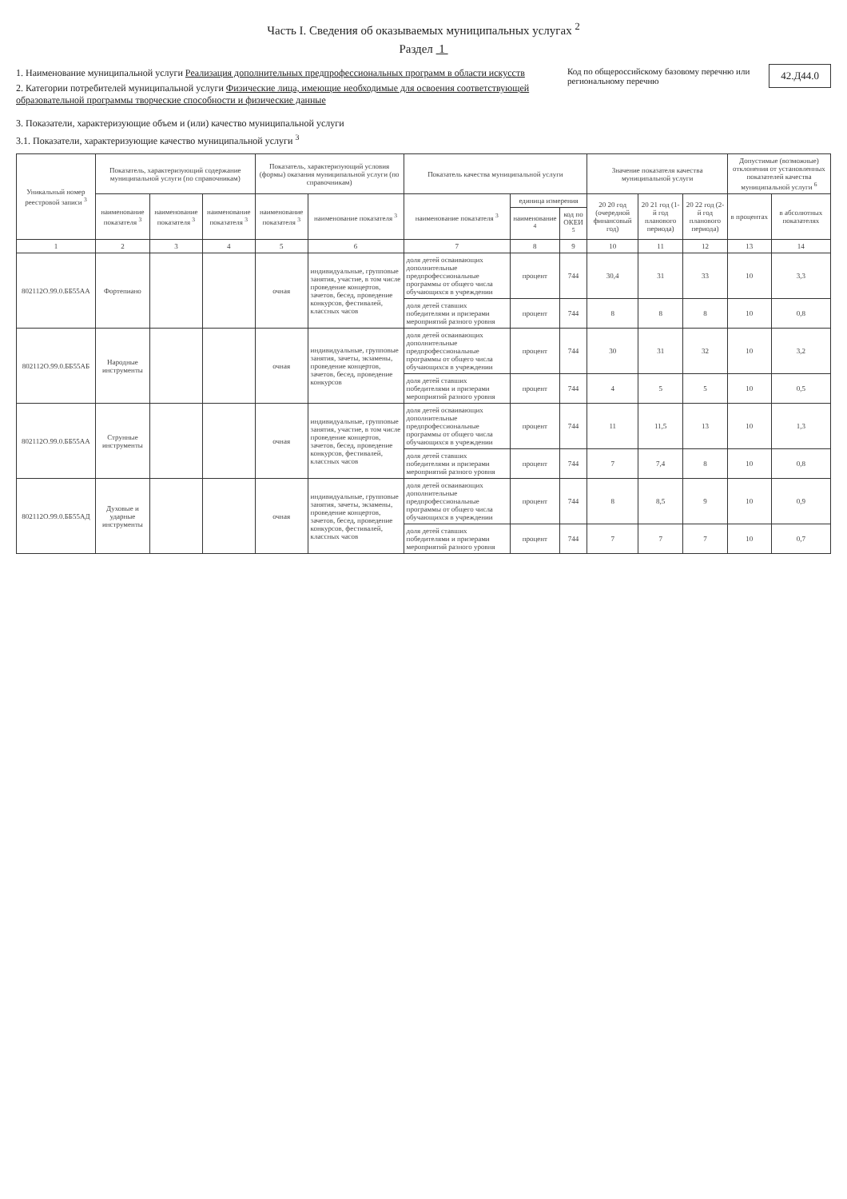Часть I. Сведения об оказываемых муниципальных услугах <sup>2</sup>
Раздел 1
1. Наименование муниципальной услуги Реализация дополнительных предпрофессиональных программ в области искусств
2. Категории потребителей муниципальной услуги Физические лица, имеющие необходимые для освоения соответствующей образовательной программы творческие способности и физические данные
Код по общероссийскому базовому перечню или региональному перечню
42.Д44.0
3. Показатели, характеризующие объем и (или) качество муниципальной услуги
3.1. Показатели, характеризующие качество муниципальной услуги <sup>3</sup>
| Уникальный номер реестровой записи <sup>3</sup> | Показатель, характеризующий содержание муниципальной услуги (по справочникам) | | | Показатель, характеризующий условия (формы) оказания муниципальной услуги (по справочникам) | | Показатель качества муниципальной услуги | | | Значение показателя качества муниципальной услуги | | | Допустимые (возможные) отклонения от установленных показателей качества муниципальной услуги <sup>6</sup> | |
| --- | --- | --- | --- | --- | --- | --- | --- | --- | --- | --- | --- | --- | --- |
| | наименование показателя <sup>3</sup> | наименование показателя <sup>3</sup> | наименование показателя <sup>3</sup> | наименование показателя <sup>3</sup> | наименование показателя <sup>3</sup> | наименование показателя <sup>3</sup> | единица измерения | | 20 20 год (очередной финансовый год) | 20 21 год (1-й год планового периода) | 20 22 год (2-й год планового периода) | в процентах | в абсолютных показателях |
| | | | | | | | наименование <sup>4</sup> | код по ОКЕИ <sup>5</sup> | | | | | |
| 1 | 2 | 3 | 4 | 5 | 6 | 7 | 8 | 9 | 10 | 11 | 12 | 13 | 14 |
| 802112О.99.0.ББ55АА | Фортепиано | | | очная | индивидуальные, групповые занятия, участие, в том числе проведение концертов, зачетов, бесед, проведение конкурсов, фестивалей, классных часов | доля детей осваивающих дополнительные предпрофессиональные программы от общего числа обучающихся в учреждении | процент | 744 | 30,4 | 31 | 33 | 10 | 3,3 |
| | | | | | | доля детей ставших победителями и призерами мероприятий разного уровня | процент | 744 | 8 | 8 | 8 | 10 | 0,8 |
| 802112О.99.0.ББ55АБ | Народные инструменты | | | очная | индивидуальные, групповые занятия, зачеты, экзамены, проведение концертов, зачетов, бесед, проведение конкурсов | доля детей осваивающих дополнительные предпрофессиональные программы от общего числа обучающихся в учреждении | процент | 744 | 30 | 31 | 32 | 10 | 3,2 |
| | | | | | | доля детей ставших победителями и призерами мероприятий разного уровня | процент | 744 | 4 | 5 | 5 | 10 | 0,5 |
| 802112О.99.0.ББ55АА | Струнные инструменты | | | очная | индивидуальные, групповые занятия, участие, в том числе проведение концертов, зачетов, бесед, проведение конкурсов, фестивалей, классных часов | доля детей осваивающих дополнительные предпрофессиональные программы от общего числа обучающихся в учреждении | процент | 744 | 11 | 11,5 | 13 | 10 | 1,3 |
| | | | | | | доля детей ставших победителями и призерами мероприятий разного уровня | процент | 744 | 7 | 7,4 | 8 | 10 | 0,8 |
| 802112О.99.0.ББ55АД | Духовые и ударные инструменты | | | очная | индивидуальные, групповые занятия, зачеты, экзамены, проведение концертов, зачетов, бесед, проведение конкурсов, фестивалей, классных часов | доля детей осваивающих дополнительные предпрофессиональные программы от общего числа обучающихся в учреждении | процент | 744 | 8 | 8,5 | 9 | 10 | 0,9 |
| | | | | | | доля детей ставших победителями и призерами мероприятий разного уровня | процент | 744 | 7 | 7 | 7 | 10 | 0,7 |